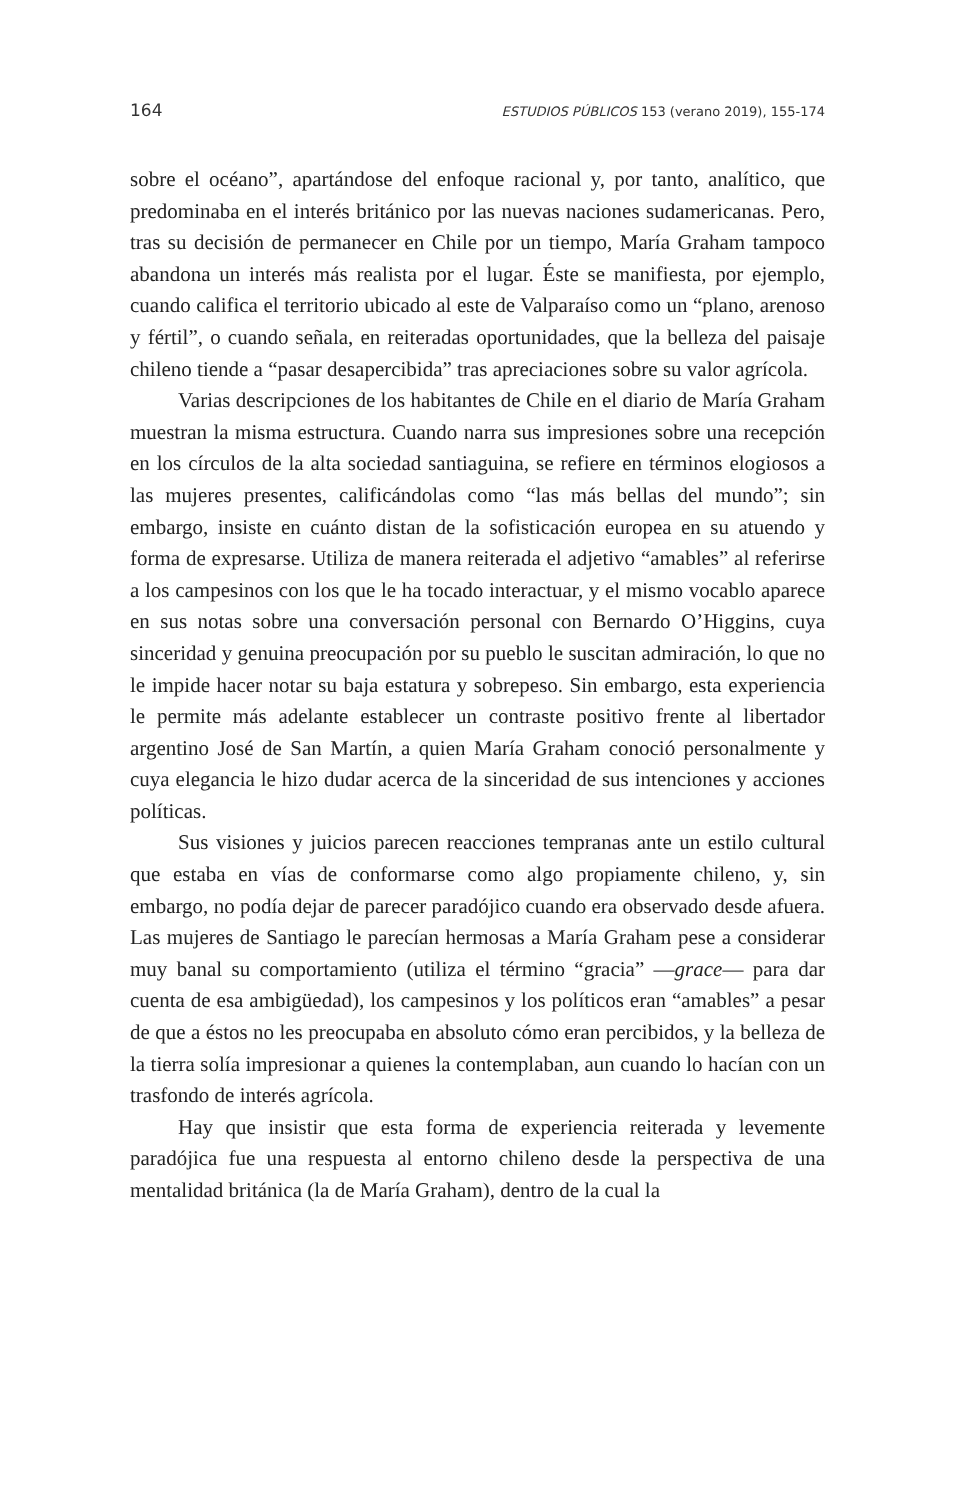164 ESTUDIOS PÚBLICOS 153 (verano 2019), 155-174
sobre el océano”, apartándose del enfoque racional y, por tanto, analítico, que predominaba en el interés británico por las nuevas naciones sudamericanas. Pero, tras su decisión de permanecer en Chile por un tiempo, María Graham tampoco abandona un interés más realista por el lugar. Éste se manifiesta, por ejemplo, cuando califica el territorio ubicado al este de Valparaíso como un “plano, arenoso y fértil”, o cuando señala, en reiteradas oportunidades, que la belleza del paisaje chileno tiende a “pasar desapercibida” tras apreciaciones sobre su valor agrícola.
Varias descripciones de los habitantes de Chile en el diario de María Graham muestran la misma estructura. Cuando narra sus impresiones sobre una recepción en los círculos de la alta sociedad santiaguina, se refiere en términos elogiosos a las mujeres presentes, calificándolas como “las más bellas del mundo”; sin embargo, insiste en cuánto distan de la sofisticación europea en su atuendo y forma de expresarse. Utiliza de manera reiterada el adjetivo “amables” al referirse a los campesinos con los que le ha tocado interactuar, y el mismo vocablo aparece en sus notas sobre una conversación personal con Bernardo O’Higgins, cuya sinceridad y genuina preocupación por su pueblo le suscitan admiración, lo que no le impide hacer notar su baja estatura y sobrepeso. Sin embargo, esta experiencia le permite más adelante establecer un contraste positivo frente al libertador argentino José de San Martín, a quien María Graham conoció personalmente y cuya elegancia le hizo dudar acerca de la sinceridad de sus intenciones y acciones políticas.
Sus visiones y juicios parecen reacciones tempranas ante un estilo cultural que estaba en vías de conformarse como algo propiamente chileno, y, sin embargo, no podía dejar de parecer paradójico cuando era observado desde afuera. Las mujeres de Santiago le parecían hermosas a María Graham pese a considerar muy banal su comportamiento (utiliza el término “gracia” —grace— para dar cuenta de esa ambigüedad), los campesinos y los políticos eran “amables” a pesar de que a éstos no les preocupaba en absoluto cómo eran percibidos, y la belleza de la tierra solía impresionar a quienes la contemplaban, aun cuando lo hacían con un trasfondo de interés agrícola.
Hay que insistir que esta forma de experiencia reiterada y levemente paradójica fue una respuesta al entorno chileno desde la perspectiva de una mentalidad británica (la de María Graham), dentro de la cual la